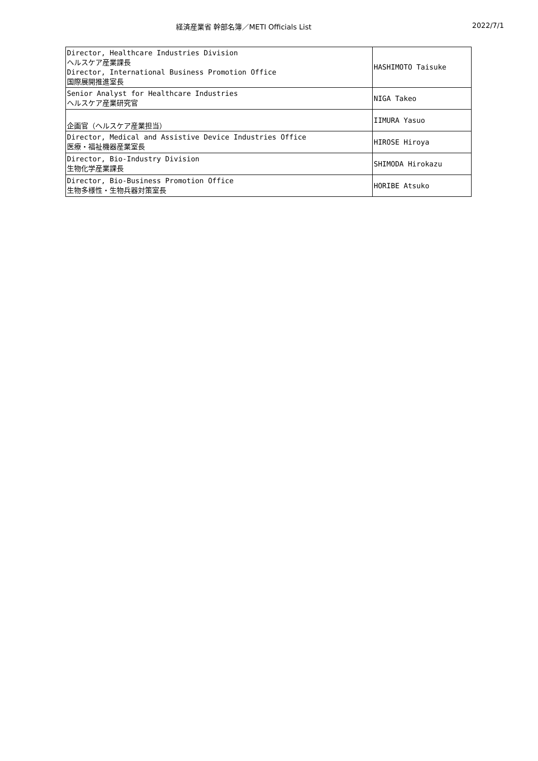経済産業省 幹部名簿／METI Officials List 2022/7/1
| Director, Healthcare Industries Division ヘルスケア産業課長 Director, International Business Promotion Office 国際展開推進室長 | HASHIMOTO Taisuke |
| Senior Analyst for Healthcare Industries ヘルスケア産業研究官 | NIGA Takeo |
| 企画官（ヘルスケア産業担当） | IIMURA Yasuo |
| Director, Medical and Assistive Device Industries Office 医療・福祉機器産業室長 | HIROSE Hiroya |
| Director, Bio-Industry Division 生物化学産業課長 | SHIMODA Hirokazu |
| Director, Bio-Business Promotion Office 生物多様性・生物兵器対策室長 | HORIBE Atsuko |